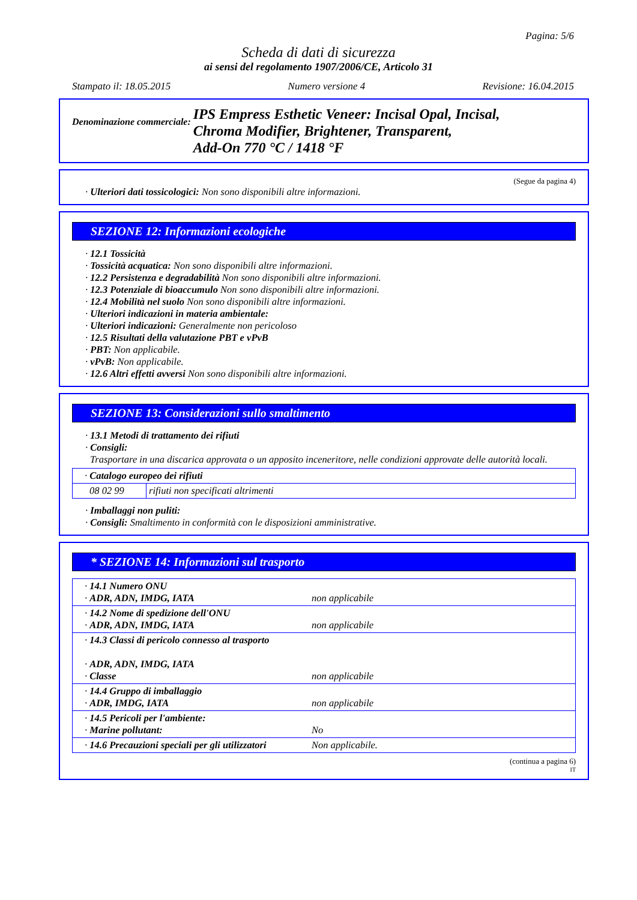Pagina: 5/6
Scheda di dati di sicurezza
ai sensi del regolamento 1907/2006/CE, Articolo 31
Stampato il: 18.05.2015 Numero versione 4 Revisione: 16.04.2015
Denominazione commerciale: IPS Empress Esthetic Veneer: Incisal Opal, Incisal,
Chroma Modifier, Brightener, Transparent,
Add-On 770 °C / 1418 °F
(Segue da pagina 4)
· Ulteriori dati tossicologici: Non sono disponibili altre informazioni.
SEZIONE 12: Informazioni ecologiche
· 12.1 Tossicità
· Tossicità acquatica: Non sono disponibili altre informazioni.
· 12.2 Persistenza e degradabilità Non sono disponibili altre informazioni.
· 12.3 Potenziale di bioaccumulo Non sono disponibili altre informazioni.
· 12.4 Mobilità nel suolo Non sono disponibili altre informazioni.
· Ulteriori indicazioni in materia ambientale:
· Ulteriori indicazioni: Generalmente non pericoloso
· 12.5 Risultati della valutazione PBT e vPvB
· PBT: Non applicabile.
· vPvB: Non applicabile.
· 12.6 Altri effetti avversi Non sono disponibili altre informazioni.
SEZIONE 13: Considerazioni sullo smaltimento
· 13.1 Metodi di trattamento dei rifiuti
· Consigli:
Trasportare in una discarica approvata o un apposito inceneritore, nelle condizioni approvate delle autorità locali.
| · Catalogo europeo dei rifiuti | |
| 08 02 99 | rifiuti non specificati altrimenti |
· Imballaggi non puliti:
· Consigli: Smaltimento in conformità con le disposizioni amministrative.
* SEZIONE 14: Informazioni sul trasporto
| · 14.1 Numero ONU · ADR, ADN, IMDG, IATA | non applicabile |
| · 14.2 Nome di spedizione dell'ONU · ADR, ADN, IMDG, IATA | non applicabile |
| · 14.3 Classi di pericolo connesso al trasporto · ADR, ADN, IMDG, IATA · Classe | non applicabile |
| · 14.4 Gruppo di imballaggio · ADR, IMDG, IATA | non applicabile |
| · 14.5 Pericoli per l'ambiente: · Marine pollutant: | No |
| · 14.6 Precauzioni speciali per gli utilizzatori | Non applicabile. |
(continua a pagina 6)
IT